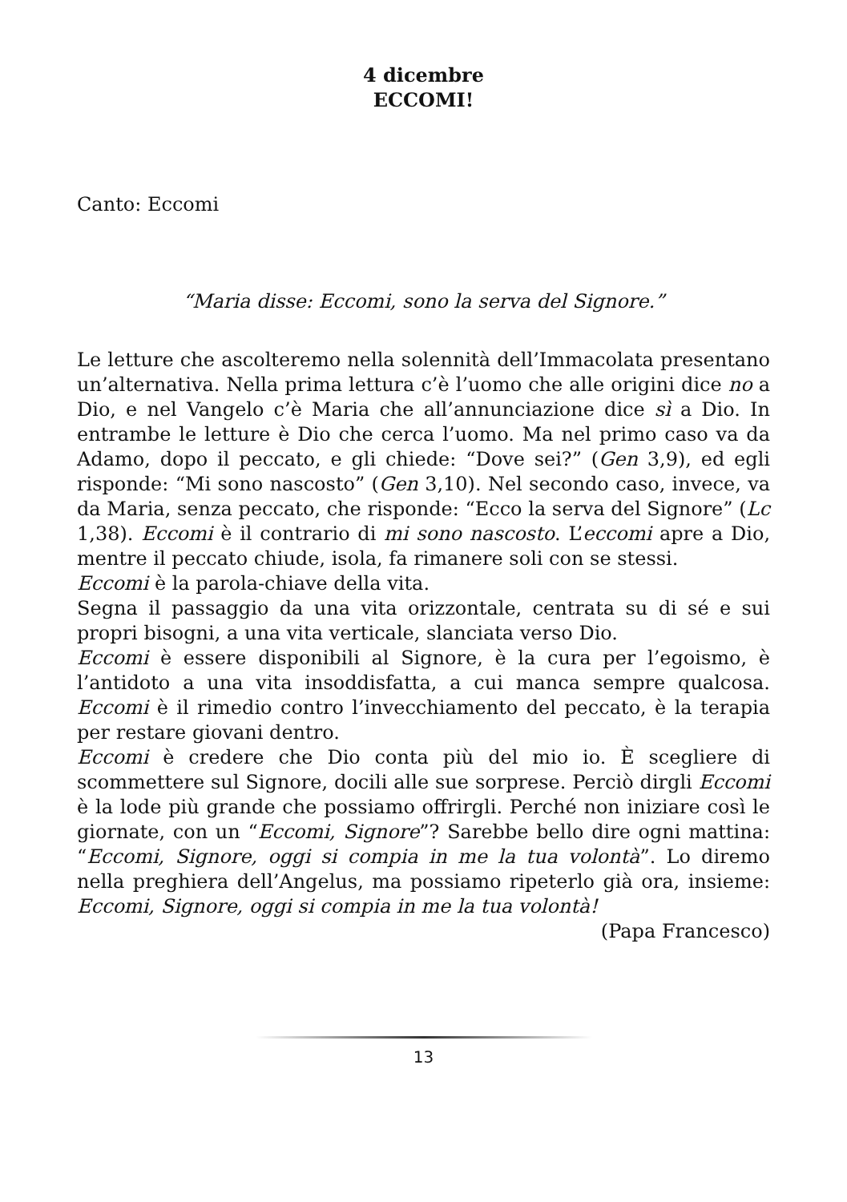4 dicembre
ECCOMI!
Canto: Eccomi
“Maria disse: Eccomi, sono la serva del Signore.”
Le letture che ascolteremo nella solennità dell’Immacolata presentano un’alternativa. Nella prima lettura c’è l’uomo che alle origini dice no a Dio, e nel Vangelo c’è Maria che all’annunciazione dice sì a Dio. In entrambe le letture è Dio che cerca l’uomo. Ma nel primo caso va da Adamo, dopo il peccato, e gli chiede: “Dove sei?” (Gen 3,9), ed egli risponde: “Mi sono nascosto” (Gen 3,10). Nel secondo caso, invece, va da Maria, senza peccato, che risponde: “Ecco la serva del Signore” (Lc 1,38). Eccomi è il contrario di mi sono nascosto. L’eccomi apre a Dio, mentre il peccato chiude, isola, fa rimanere soli con se stessi.
Eccomi è la parola-chiave della vita.
Segna il passaggio da una vita orizzontale, centrata su di sé e sui propri bisogni, a una vita verticale, slanciata verso Dio.
Eccomi è essere disponibili al Signore, è la cura per l’egoismo, è l’antidoto a una vita insoddisfatta, a cui manca sempre qualcosa. Eccomi è il rimedio contro l’invecchiamento del peccato, è la terapia per restare giovani dentro.
Eccomi è credere che Dio conta più del mio io. È scegliere di scommettere sul Signore, docili alle sue sorprese. Perciò dirgli Eccomi è la lode più grande che possiamo offrirgli. Perché non iniziare così le giornate, con un “Eccomi, Signore”? Sarebbe bello dire ogni mattina: “Eccomi, Signore, oggi si compia in me la tua volontà”. Lo diremo nella preghiera dell’Angelus, ma possiamo ripeterlo già ora, insieme: Eccomi, Signore, oggi si compia in me la tua volontà!
(Papa Francesco)
13